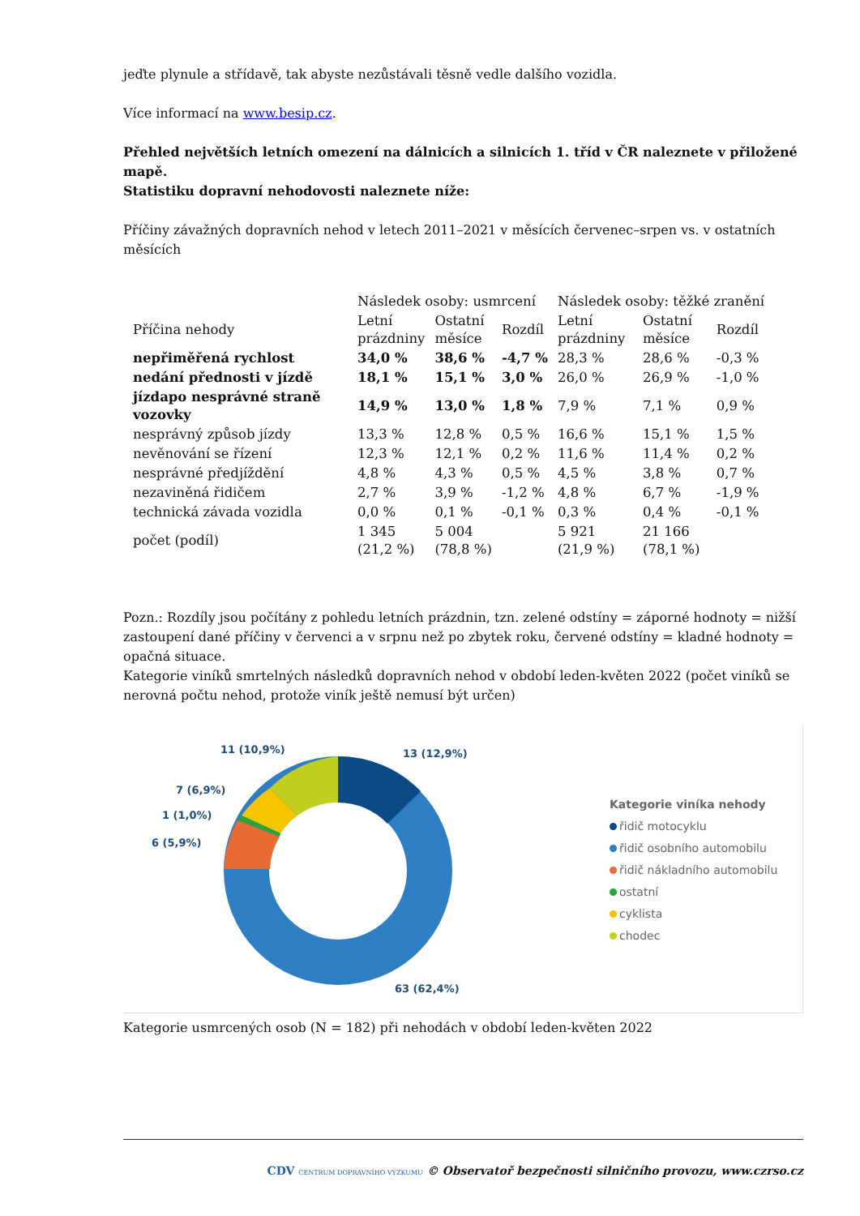jeďte plynule a střídavě, tak abyste nezůstávali těsně vedle dalšího vozidla.
Více informací na www.besip.cz.
Přehled největších letních omezení na dálnicích a silnicích 1. tříd v ČR naleznete v přiložené mapě.
Statistiku dopravní nehodovosti naleznete níže:
Příčiny závažných dopravních nehod v letech 2011–2021 v měsících červenec–srpen vs. v ostatních měsících
| | Následek osoby: usmrcení | | | Následek osoby: těžké zranění | | |
| --- | --- | --- | --- | --- | --- | --- |
| Příčina nehody | Letní prázdniny | Ostatní měsíce | Rozdíl | Letní prázdniny | Ostatní měsíce | Rozdíl |
| nepřiměřená rychlost | 34,0 % | 38,6 % | -4,7 % | 28,3 % | 28,6 % | -0,3 % |
| nedání přednosti v jízdě | 18,1 % | 15,1 % | 3,0 % | 26,0 % | 26,9 % | -1,0 % |
| jízdapo nesprávné straně vozovky | 14,9 % | 13,0 % | 1,8 % | 7,9 % | 7,1 % | 0,9 % |
| nesprávný způsob jízdy | 13,3 % | 12,8 % | 0,5 % | 16,6 % | 15,1 % | 1,5 % |
| nevěnování se řízení | 12,3 % | 12,1 % | 0,2 % | 11,6 % | 11,4 % | 0,2 % |
| nesprávné předjíždění | 4,8 % | 4,3 % | 0,5 % | 4,5 % | 3,8 % | 0,7 % |
| nezaviněná řidičem | 2,7 % | 3,9 % | -1,2 % | 4,8 % | 6,7 % | -1,9 % |
| technická závada vozidla | 0,0 % | 0,1 % | -0,1 % | 0,3 % | 0,4 % | -0,1 % |
| počet (podíl) | 1 345 (21,2 %) | 5 004 (78,8 %) | | 5 921 (21,9 %) | 21 166 (78,1 %) | |
Pozn.: Rozdíly jsou počítány z pohledu letních prázdnin, tzn. zelené odstíny = záporné hodnoty = nižší zastoupení dané příčiny v červenci a v srpnu než po zbytek roku, červené odstíny = kladné hodnoty = opačná situace.
Kategorie viníků smrtelných následků dopravních nehod v období leden-květen 2022 (počet viníků se nerovná počtu nehod, protože viník ještě nemusí být určen)
11 (10,9%)
13 (12,9%)
7 (6,9%)
1 (1,0%)
6 (5,9%)
63 (62,4%)
Kategorie viníka nehody
řidič motocyklu
řidič osobního automobilu
řidič nákladního automobilu
ostatní
cyklista
chodec
Kategorie usmrcených osob (N = 182) při nehodách v období leden-květen 2022
CDV CENTRUM DOPRAVNÍHO VÝZKUMU © Observatoř bezpečnosti silničního provozu, www.czrso.cz